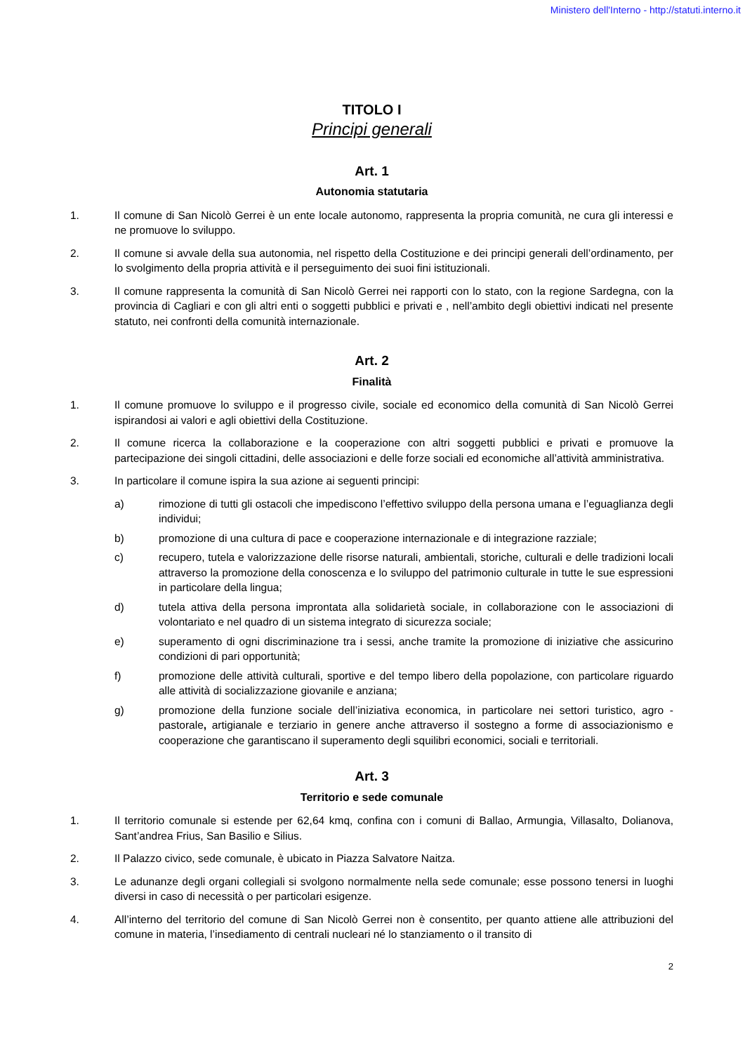Ministero dell'Interno - http://statuti.interno.it
TITOLO I
Principi generali
Art. 1
Autonomia statutaria
1. Il comune di San Nicolò Gerrei è un ente locale autonomo, rappresenta la propria comunità, ne cura gli interessi e ne promuove lo sviluppo.
2. Il comune si avvale della sua autonomia, nel rispetto della Costituzione e dei principi generali dell’ordinamento, per lo svolgimento della propria attività e il perseguimento dei suoi fini istituzionali.
3. Il comune rappresenta la comunità di San Nicolò Gerrei nei rapporti con lo stato, con la regione Sardegna, con la provincia di Cagliari e con gli altri enti o soggetti pubblici e privati e , nell’ambito degli obiettivi indicati nel presente statuto, nei confronti della comunità internazionale.
Art. 2
Finalità
1. Il comune promuove lo sviluppo e il progresso civile, sociale ed economico della comunità di San Nicolò Gerrei ispirandosi ai valori e agli obiettivi della Costituzione.
2. Il comune ricerca la collaborazione e la cooperazione con altri soggetti pubblici e privati e promuove la partecipazione dei singoli cittadini, delle associazioni e delle forze sociali ed economiche all’attività amministrativa.
3. In particolare il comune ispira la sua azione ai seguenti principi:
a) rimozione di tutti gli ostacoli che impediscono l’effettivo sviluppo della persona umana e l’eguaglianza degli individui;
b) promozione di una cultura di pace e cooperazione internazionale e di integrazione razziale;
c) recupero, tutela e valorizzazione delle risorse naturali, ambientali, storiche, culturali e delle tradizioni locali attraverso la promozione della conoscenza e lo sviluppo del patrimonio culturale in tutte le sue espressioni in particolare della lingua;
d) tutela attiva della persona improntata alla solidarietà sociale, in collaborazione con le associazioni di volontariato e nel quadro di un sistema integrato di sicurezza sociale;
e) superamento di ogni discriminazione tra i sessi, anche tramite la promozione di iniziative che assicurino condizioni di pari opportunità;
f) promozione delle attività culturali, sportive e del tempo libero della popolazione, con particolare riguardo alle attività di socializzazione giovanile e anziana;
g) promozione della funzione sociale dell’iniziativa economica, in particolare nei settori turistico, agro - pastorale, artigianale e terziario in genere anche attraverso il sostegno a forme di associazionismo e cooperazione che garantiscano il superamento degli squilibri economici, sociali e territoriali.
Art. 3
Territorio e sede comunale
1. Il territorio comunale si estende per 62,64 kmq, confina con i comuni di Ballao, Armungia, Villasalto, Dolianova, Sant’andrea Frius, San Basilio e Silius.
2. Il Palazzo civico, sede comunale, è ubicato in Piazza Salvatore Naitza.
3. Le adunanze degli organi collegiali si svolgono normalmente nella sede comunale; esse possono tenersi in luoghi diversi in caso di necessità o per particolari esigenze.
4. All’interno del territorio del comune di San Nicolò Gerrei non è consentito, per quanto attiene alle attribuzioni del comune in materia, l’insediamento di centrali nucleari né lo stanziamento o il transito di
2